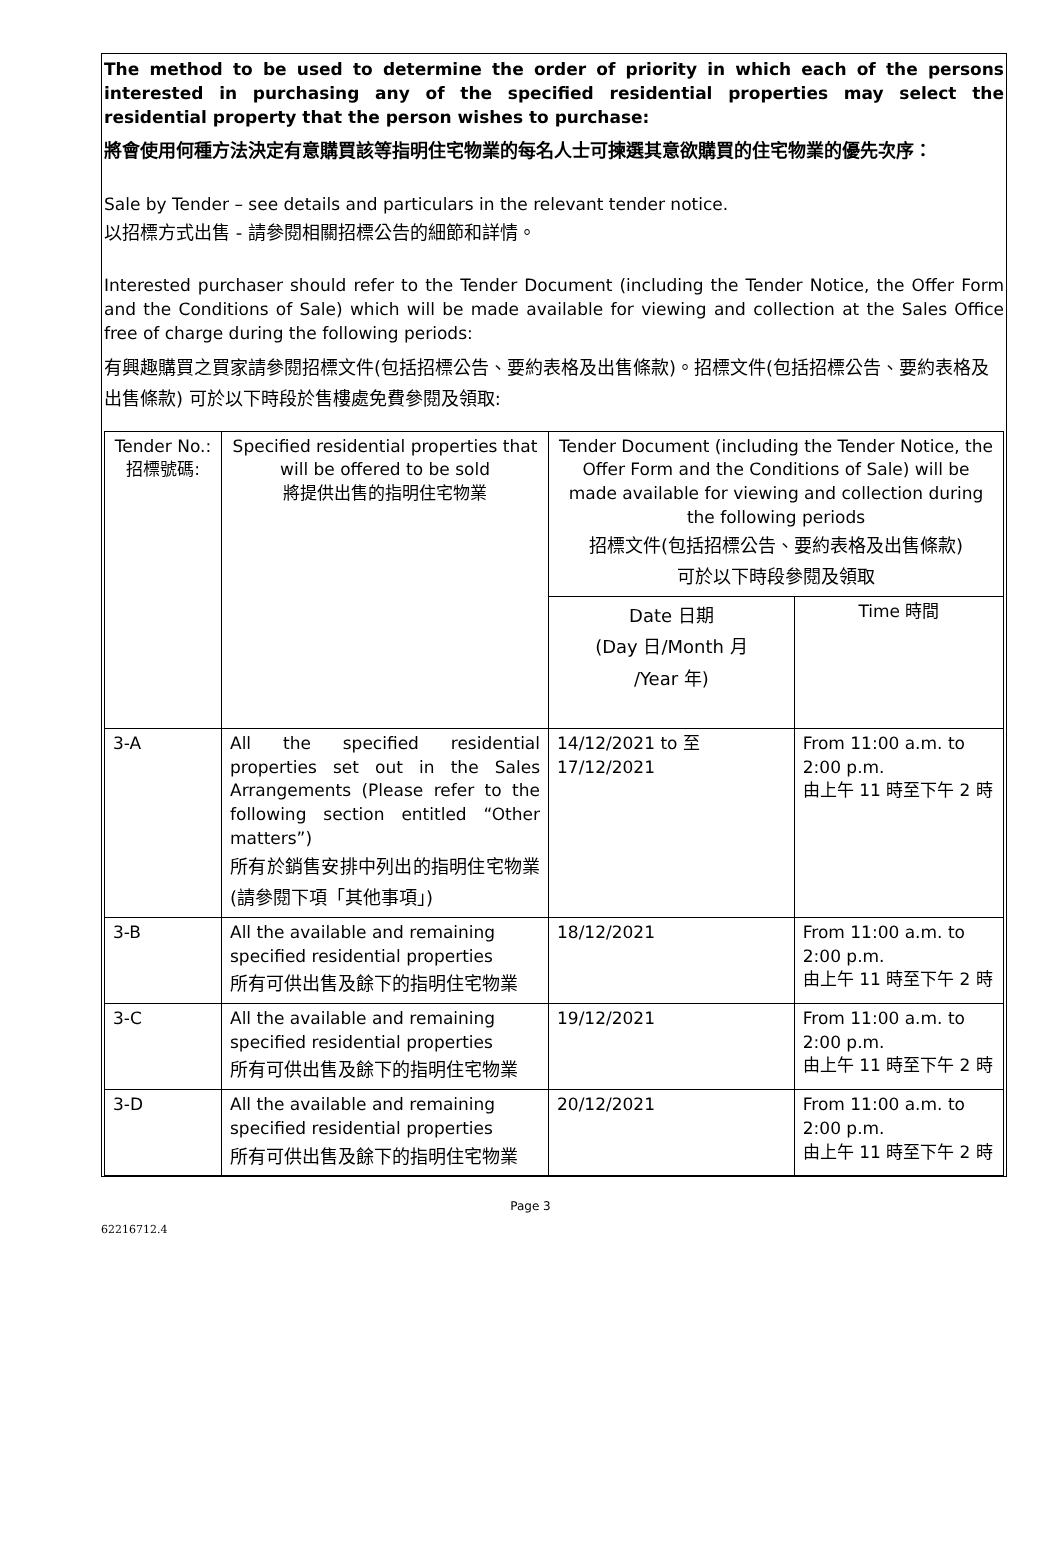The method to be used to determine the order of priority in which each of the persons interested in purchasing any of the specified residential properties may select the residential property that the person wishes to purchase:
將會使用何種方法決定有意購買該等指明住宅物業的每名人士可揀選其意欲購買的住宅物業的優先次序：
Sale by Tender – see details and particulars in the relevant tender notice.
以招標方式出售 - 請參閱相關招標公告的細節和詳情。
Interested purchaser should refer to the Tender Document (including the Tender Notice, the Offer Form and the Conditions of Sale) which will be made available for viewing and collection at the Sales Office free of charge during the following periods:
有興趣購買之買家請參閱招標文件(包括招標公告、要約表格及出售條款)。招標文件(包括招標公告、要約表格及出售條款) 可於以下時段於售樓處免費參閱及領取:
| Tender No.: 招標號碼: | Specified residential properties that will be offered to be sold 將提供出售的指明住宅物業 | Tender Document (including the Tender Notice, the Offer Form and the Conditions of Sale) will be made available for viewing and collection during the following periods 招標文件(包括招標公告、要約表格及出售條款) 可於以下時段參閱及領取 | |
| | | Date 日期 (Day 日/Month 月 /Year 年) | Time 時間 |
| 3-A | All the specified residential properties set out in the Sales Arrangements (Please refer to the following section entitled “Other matters”) 所有於銷售安排中列出的指明住宅物業 (請參閱下項「其他事項」) | 14/12/2021 to 至 17/12/2021 | From 11:00 a.m. to 2:00 p.m. 由上午 11 時至下午 2 時 |
| 3-B | All the available and remaining specified residential properties 所有可供出售及餘下的指明住宅物業 | 18/12/2021 | From 11:00 a.m. to 2:00 p.m. 由上午 11 時至下午 2 時 |
| 3-C | All the available and remaining specified residential properties 所有可供出售及餘下的指明住宅物業 | 19/12/2021 | From 11:00 a.m. to 2:00 p.m. 由上午 11 時至下午 2 時 |
| 3-D | All the available and remaining specified residential properties 所有可供出售及餘下的指明住宅物業 | 20/12/2021 | From 11:00 a.m. to 2:00 p.m. 由上午 11 時至下午 2 時 |
Page 3
62216712.4